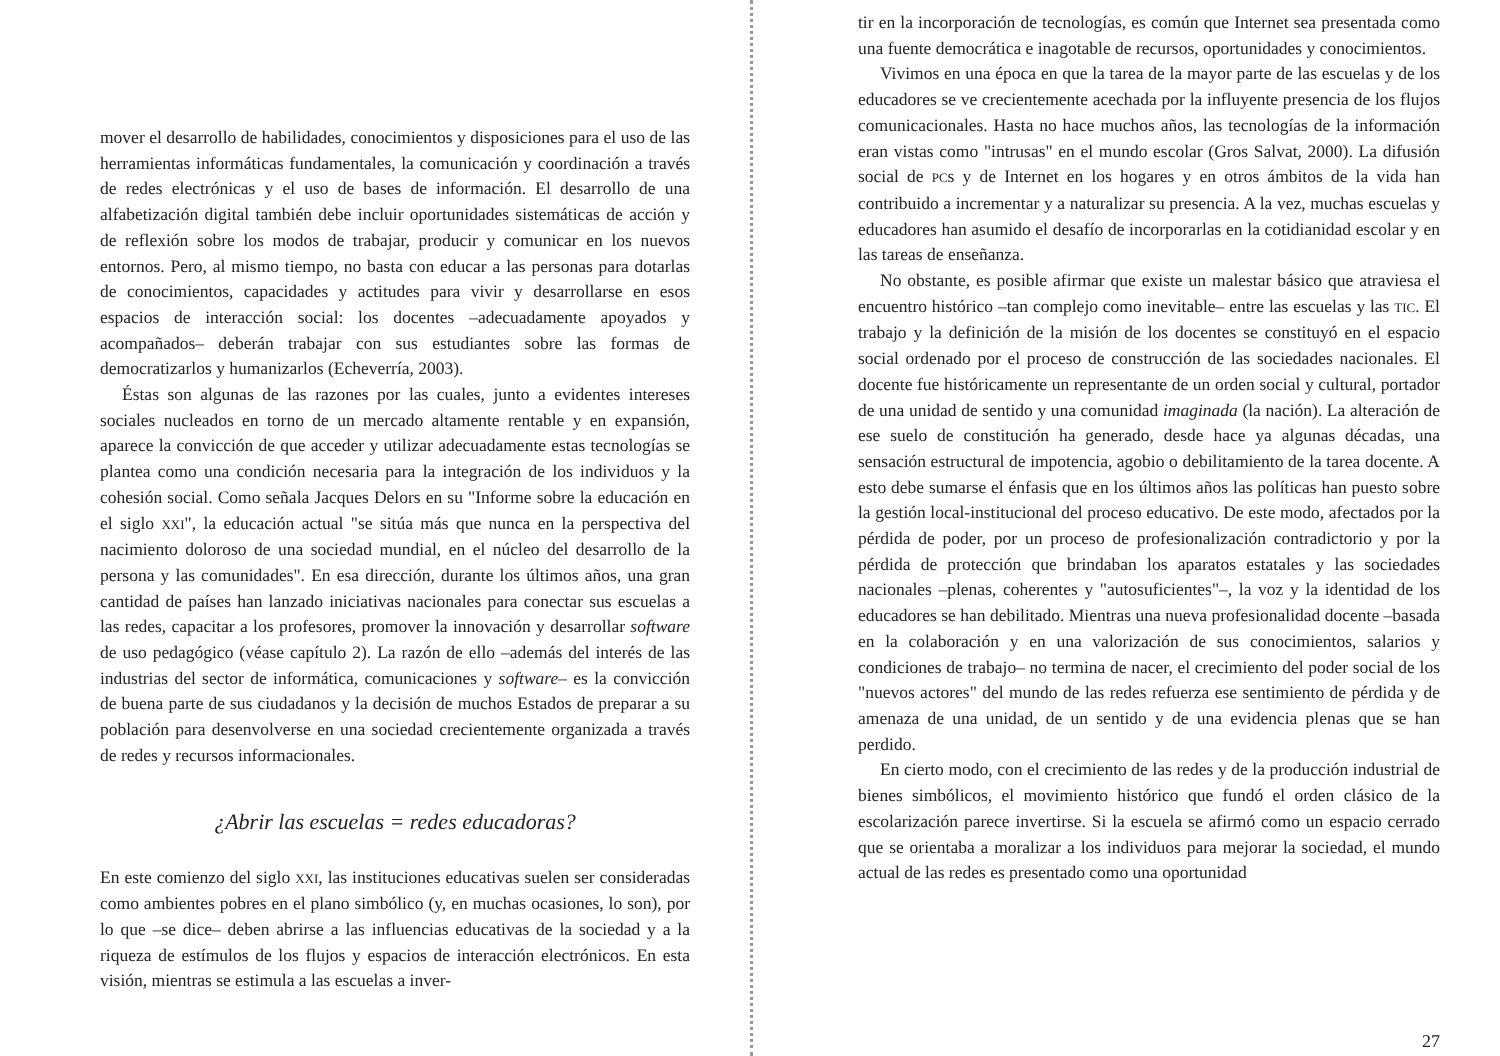mover el desarrollo de habilidades, conocimientos y disposiciones para el uso de las herramientas informáticas fundamentales, la comunicación y coordinación a través de redes electrónicas y el uso de bases de información. El desarrollo de una alfabetización digital también debe incluir oportunidades sistemáticas de acción y de reflexión sobre los modos de trabajar, producir y comunicar en los nuevos entornos. Pero, al mismo tiempo, no basta con educar a las personas para dotarlas de conocimientos, capacidades y actitudes para vivir y desarrollarse en esos espacios de interacción social: los docentes –adecuadamente apoyados y acompañados– deberán trabajar con sus estudiantes sobre las formas de democratizarlos y humanizarlos (Echeverría, 2003).
Éstas son algunas de las razones por las cuales, junto a evidentes intereses sociales nucleados en torno de un mercado altamente rentable y en expansión, aparece la convicción de que acceder y utilizar adecuadamente estas tecnologías se plantea como una condición necesaria para la integración de los individuos y la cohesión social. Como señala Jacques Delors en su "Informe sobre la educación en el siglo XXI", la educación actual "se sitúa más que nunca en la perspectiva del nacimiento doloroso de una sociedad mundial, en el núcleo del desarrollo de la persona y las comunidades". En esa dirección, durante los últimos años, una gran cantidad de países han lanzado iniciativas nacionales para conectar sus escuelas a las redes, capacitar a los profesores, promover la innovación y desarrollar software de uso pedagógico (véase capítulo 2). La razón de ello –además del interés de las industrias del sector de informática, comunicaciones y software– es la convicción de buena parte de sus ciudadanos y la decisión de muchos Estados de preparar a su población para desenvolverse en una sociedad crecientemente organizada a través de redes y recursos informacionales.
¿Abrir las escuelas = redes educadoras?
En este comienzo del siglo XXI, las instituciones educativas suelen ser consideradas como ambientes pobres en el plano simbólico (y, en muchas ocasiones, lo son), por lo que –se dice– deben abrirse a las influencias educativas de la sociedad y a la riqueza de estímulos de los flujos y espacios de interacción electrónicos. En esta visión, mientras se estimula a las escuelas a inver-
tir en la incorporación de tecnologías, es común que Internet sea presentada como una fuente democrática e inagotable de recursos, oportunidades y conocimientos.
Vivimos en una época en que la tarea de la mayor parte de las escuelas y de los educadores se ve crecientemente acechada por la influyente presencia de los flujos comunicacionales. Hasta no hace muchos años, las tecnologías de la información eran vistas como "intrusas" en el mundo escolar (Gros Salvat, 2000). La difusión social de PCs y de Internet en los hogares y en otros ámbitos de la vida han contribuido a incrementar y a naturalizar su presencia. A la vez, muchas escuelas y educadores han asumido el desafío de incorporarlas en la cotidianidad escolar y en las tareas de enseñanza.
No obstante, es posible afirmar que existe un malestar básico que atraviesa el encuentro histórico –tan complejo como inevitable– entre las escuelas y las TIC. El trabajo y la definición de la misión de los docentes se constituyó en el espacio social ordenado por el proceso de construcción de las sociedades nacionales. El docente fue históricamente un representante de un orden social y cultural, portador de una unidad de sentido y una comunidad imaginada (la nación). La alteración de ese suelo de constitución ha generado, desde hace ya algunas décadas, una sensación estructural de impotencia, agobio o debilitamiento de la tarea docente. A esto debe sumarse el énfasis que en los últimos años las políticas han puesto sobre la gestión local-institucional del proceso educativo. De este modo, afectados por la pérdida de poder, por un proceso de profesionalización contradictorio y por la pérdida de protección que brindaban los aparatos estatales y las sociedades nacionales –plenas, coherentes y "autosuficientes"–, la voz y la identidad de los educadores se han debilitado. Mientras una nueva profesionalidad docente –basada en la colaboración y en una valorización de sus conocimientos, salarios y condiciones de trabajo– no termina de nacer, el crecimiento del poder social de los "nuevos actores" del mundo de las redes refuerza ese sentimiento de pérdida y de amenaza de una unidad, de un sentido y de una evidencia plenas que se han perdido.
En cierto modo, con el crecimiento de las redes y de la producción industrial de bienes simbólicos, el movimiento histórico que fundó el orden clásico de la escolarización parece invertirse. Si la escuela se afirmó como un espacio cerrado que se orientaba a moralizar a los individuos para mejorar la sociedad, el mundo actual de las redes es presentado como una oportunidad
27